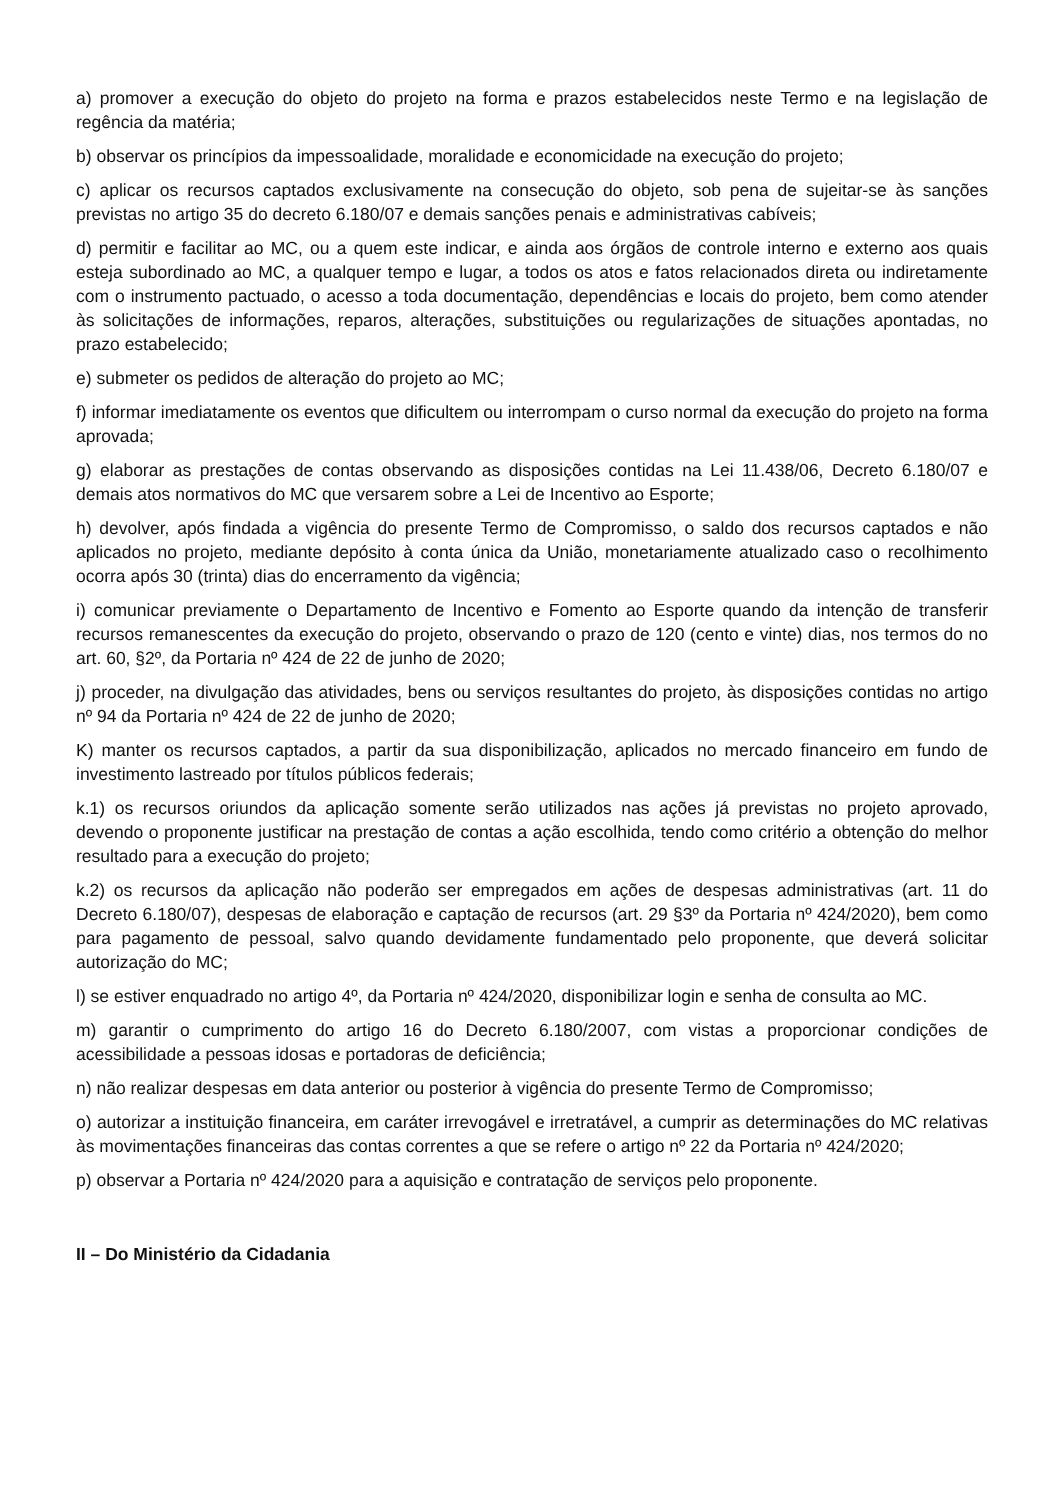a) promover a execução do objeto do projeto na forma e prazos estabelecidos neste Termo e na legislação de regência da matéria;
b) observar os princípios da impessoalidade, moralidade e economicidade na execução do projeto;
c) aplicar os recursos captados exclusivamente na consecução do objeto, sob pena de sujeitar-se às sanções previstas no artigo 35 do decreto 6.180/07 e demais sanções penais e administrativas cabíveis;
d) permitir e facilitar ao MC, ou a quem este indicar, e ainda aos órgãos de controle interno e externo aos quais esteja subordinado ao MC, a qualquer tempo e lugar, a todos os atos e fatos relacionados direta ou indiretamente com o instrumento pactuado, o acesso a toda documentação, dependências e locais do projeto, bem como atender às solicitações de informações, reparos, alterações, substituições ou regularizações de situações apontadas, no prazo estabelecido;
e) submeter os pedidos de alteração do projeto ao MC;
f) informar imediatamente os eventos que dificultem ou interrompam o curso normal da execução do projeto na forma aprovada;
g) elaborar as prestações de contas observando as disposições contidas na Lei 11.438/06, Decreto 6.180/07 e demais atos normativos do MC que versarem sobre a Lei de Incentivo ao Esporte;
h) devolver, após findada a vigência do presente Termo de Compromisso, o saldo dos recursos captados e não aplicados no projeto, mediante depósito à conta única da União, monetariamente atualizado caso o recolhimento ocorra após 30 (trinta) dias do encerramento da vigência;
i) comunicar previamente o Departamento de Incentivo e Fomento ao Esporte quando da intenção de transferir recursos remanescentes da execução do projeto, observando o prazo de 120 (cento e vinte) dias, nos termos do no art. 60, §2º, da Portaria nº 424 de 22 de junho de 2020;
j) proceder, na divulgação das atividades, bens ou serviços resultantes do projeto, às disposições contidas no artigo nº 94 da Portaria nº 424 de 22 de junho de 2020;
K) manter os recursos captados, a partir da sua disponibilização, aplicados no mercado financeiro em fundo de investimento lastreado por títulos públicos federais;
k.1) os recursos oriundos da aplicação somente serão utilizados nas ações já previstas no projeto aprovado, devendo o proponente justificar na prestação de contas a ação escolhida, tendo como critério a obtenção do melhor resultado para a execução do projeto;
k.2) os recursos da aplicação não poderão ser empregados em ações de despesas administrativas (art. 11 do Decreto 6.180/07), despesas de elaboração e captação de recursos (art. 29 §3º da Portaria nº 424/2020), bem como para pagamento de pessoal, salvo quando devidamente fundamentado pelo proponente, que deverá solicitar autorização do MC;
l) se estiver enquadrado no artigo 4º, da Portaria nº 424/2020, disponibilizar login e senha de consulta ao MC.
m) garantir o cumprimento do artigo 16 do Decreto 6.180/2007, com vistas a proporcionar condições de acessibilidade a pessoas idosas e portadoras de deficiência;
n) não realizar despesas em data anterior ou posterior à vigência do presente Termo de Compromisso;
o) autorizar a instituição financeira, em caráter irrevogável e irretratável, a cumprir as determinações do MC relativas às movimentações financeiras das contas correntes a que se refere o artigo nº 22 da Portaria nº 424/2020;
p) observar a Portaria nº 424/2020 para a aquisição e contratação de serviços pelo proponente.
II – Do Ministério da Cidadania